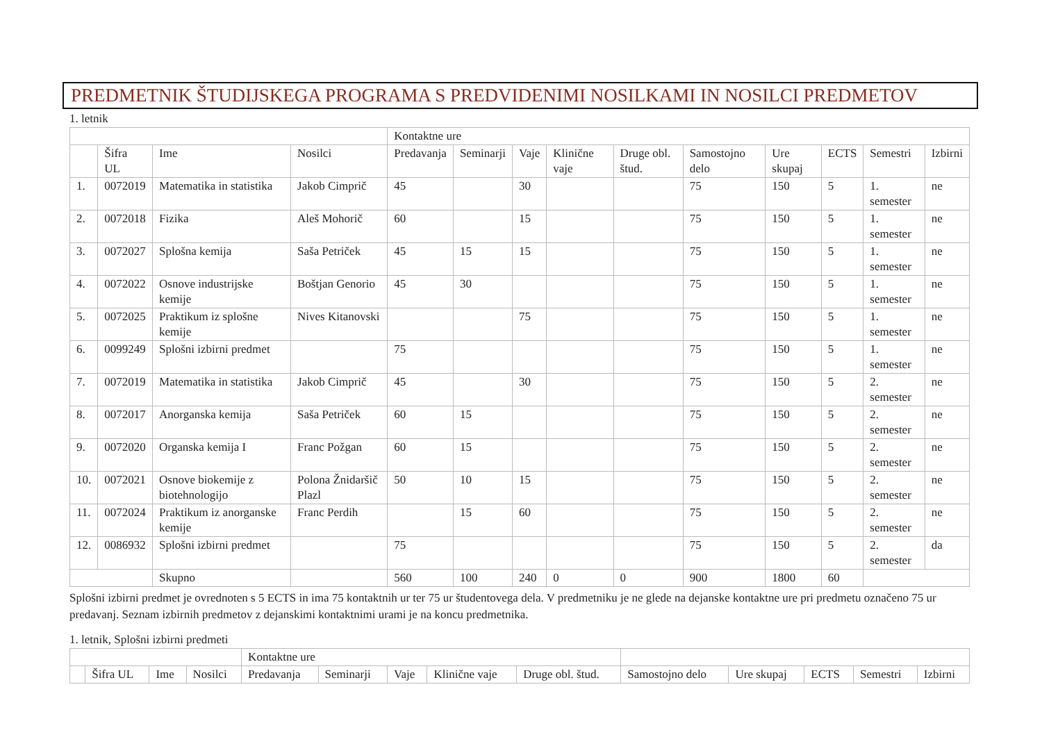PREDMETNIK ŠTUDIJSKEGA PROGRAMA S PREDVIDENIMI NOSILKAMI IN NOSILCI PREDMETOV
1. letnik
| | | | | Kontaktne ure | | | | | | | | | |
| --- | --- | --- | --- | --- | --- | --- | --- | --- | --- | --- | --- | --- | --- |
| | Šifra UL | Ime | Nosilci | Predavanja | Seminarji | Vaje | Klinične vaje | Druge obl. štud. | Samostojno delo | Ure skupaj | ECTS | Semestri | Izbirni |
| 1. | 0072019 | Matematika in statistika | Jakob Cimprič | 45 | | 30 | | | 75 | 150 | 5 | 1. semester | ne |
| 2. | 0072018 | Fizika | Aleš Mohorič | 60 | | 15 | | | 75 | 150 | 5 | 1. semester | ne |
| 3. | 0072027 | Splošna kemija | Saša Petriček | 45 | 15 | 15 | | | 75 | 150 | 5 | 1. semester | ne |
| 4. | 0072022 | Osnove industrijske kemije | Boštjan Genorio | 45 | 30 | | | | 75 | 150 | 5 | 1. semester | ne |
| 5. | 0072025 | Praktikum iz splošne kemije | Nives Kitanovski | | | 75 | | | 75 | 150 | 5 | 1. semester | ne |
| 6. | 0099249 | Splošni izbirni predmet | | 75 | | | | | 75 | 150 | 5 | 1. semester | ne |
| 7. | 0072019 | Matematika in statistika | Jakob Cimprič | 45 | | 30 | | | 75 | 150 | 5 | 2. semester | ne |
| 8. | 0072017 | Anorganska kemija | Saša Petriček | 60 | 15 | | | | 75 | 150 | 5 | 2. semester | ne |
| 9. | 0072020 | Organska kemija I | Franc Požgan | 60 | 15 | | | | 75 | 150 | 5 | 2. semester | ne |
| 10. | 0072021 | Osnove biokemije z biotehnologijo | Polona Žnidaršič Plazl | 50 | 10 | 15 | | | 75 | 150 | 5 | 2. semester | ne |
| 11. | 0072024 | Praktikum iz anorganske kemije | Franc Perdih | | 15 | 60 | | | 75 | 150 | 5 | 2. semester | ne |
| 12. | 0086932 | Splošni izbirni predmet | | 75 | | | | | 75 | 150 | 5 | 2. semester | da |
| | | Skupno | | 560 | 100 | 240 | 0 | 0 | 900 | 1800 | 60 | | |
Splošni izbirni predmet je ovrednoten s 5 ECTS in ima 75 kontaktnih ur ter 75 ur študentovega dela. V predmetniku je ne glede na dejanske kontaktne ure pri predmetu označeno 75 ur predavanj. Seznam izbirnih predmetov z dejanskimi kontaktnimi urami je na koncu predmetnika.
1. letnik, Splošni izbirni predmeti
| | | | | Kontaktne ure | | | | | | | | | |
| --- | --- | --- | --- | --- | --- | --- | --- | --- | --- | --- | --- | --- | --- |
| | Šifra UL | Ime | Nosilci | Predavanja | Seminarji | Vaje | Klinične vaje | Druge obl. štud. | Samostojno delo | Ure skupaj | ECTS | Semestri | Izbirni |